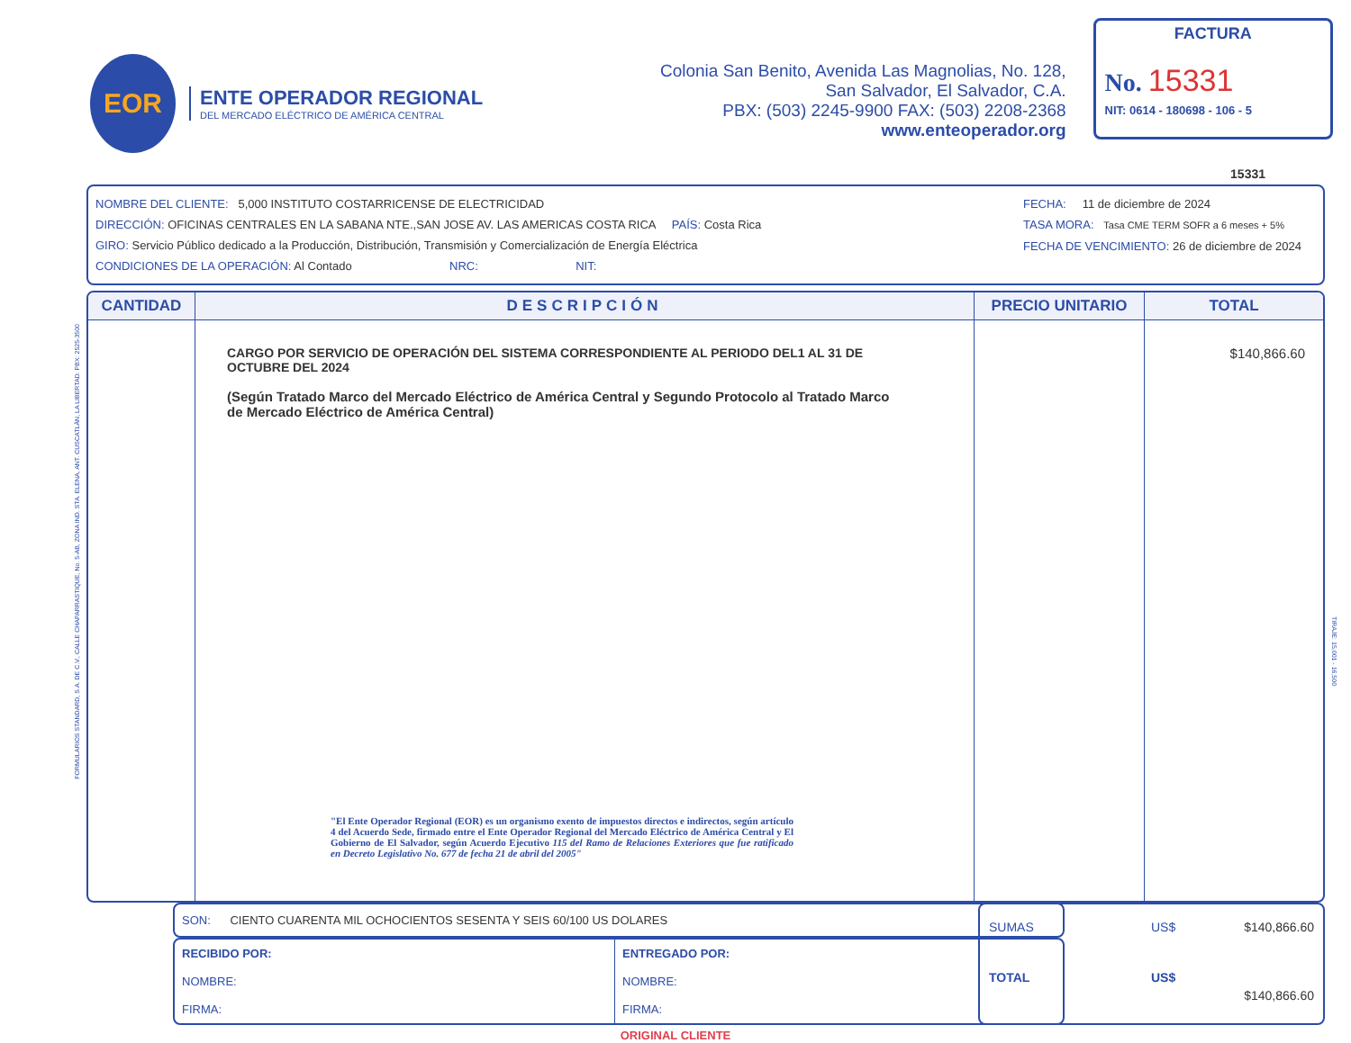EOR
ENTE OPERADOR REGIONAL
DEL MERCADO ELÉCTRICO DE AMÉRICA CENTRAL
Colonia San Benito, Avenida Las Magnolias, No. 128,
San Salvador, El Salvador, C.A.
PBX: (503) 2245-9900 FAX: (503) 2208-2368
www.enteoperador.org
FACTURA
No. 15331
NIT: 0614 - 180698 - 106 - 5
15331
NOMBRE DEL CLIENTE: 5,000 INSTITUTO COSTARRICENSE DE ELECTRICIDAD
DIRECCIÓN: OFICINAS CENTRALES EN LA SABANA NTE.,SAN JOSE AV. LAS AMERICAS COSTA RICA PAÍS: Costa Rica
GIRO: Servicio Público dedicado a la Producción, Distribución, Transmisión y Comercialización de Energía Eléctrica
CONDICIONES DE LA OPERACIÓN: Al Contado NRC: NIT:
FECHA: 11 de diciembre de 2024
TASA MORA: Tasa CME TERM SOFR a 6 meses + 5%
FECHA DE VENCIMIENTO: 26 de diciembre de 2024
| CANTIDAD | DESCRIPCIÓN | PRECIO UNITARIO | TOTAL |
| --- | --- | --- | --- |
| | CARGO POR SERVICIO DE OPERACIÓN DEL SISTEMA CORRESPONDIENTE AL PERIODO DEL1 AL 31 DE OCTUBRE DEL 2024 (Según Tratado Marco del Mercado Eléctrico de América Central y Segundo Protocolo al Tratado Marco de Mercado Eléctrico de América Central) "El Ente Operador Regional (EOR) es un organismo exento de impuestos directos e indirectos, según artículo 4 del Acuerdo Sede, firmado entre el Ente Operador Regional del Mercado Eléctrico de América Central y El Gobierno de El Salvador, según Acuerdo Ejecutivo 115 del Ramo de Relaciones Exteriores que fue ratificado en Decreto Legislativo No. 677 de fecha 21 de abril del 2005" | | $140,866.60 |
SON: CIENTO CUARENTA MIL OCHOCIENTOS SESENTA Y SEIS 60/100 US DOLARES
RECIBIDO POR:
NOMBRE:
FIRMA:
ENTREGADO POR:
NOMBRE:
FIRMA:
SUMAS US$ $140,866.60 TOTAL US$ $140,866.60
ORIGINAL CLIENTE
FORMULARIOS STANDARD, S.A. DE C.V., CALLE CHAPARRASTIQUE, No. 5-AB, ZONA IND. STA. ELENA, ANT. CUSCATLÁN, LA LIBERTAD. PBX: 2525-3500
TIRAJE: 15,001 - 16,500